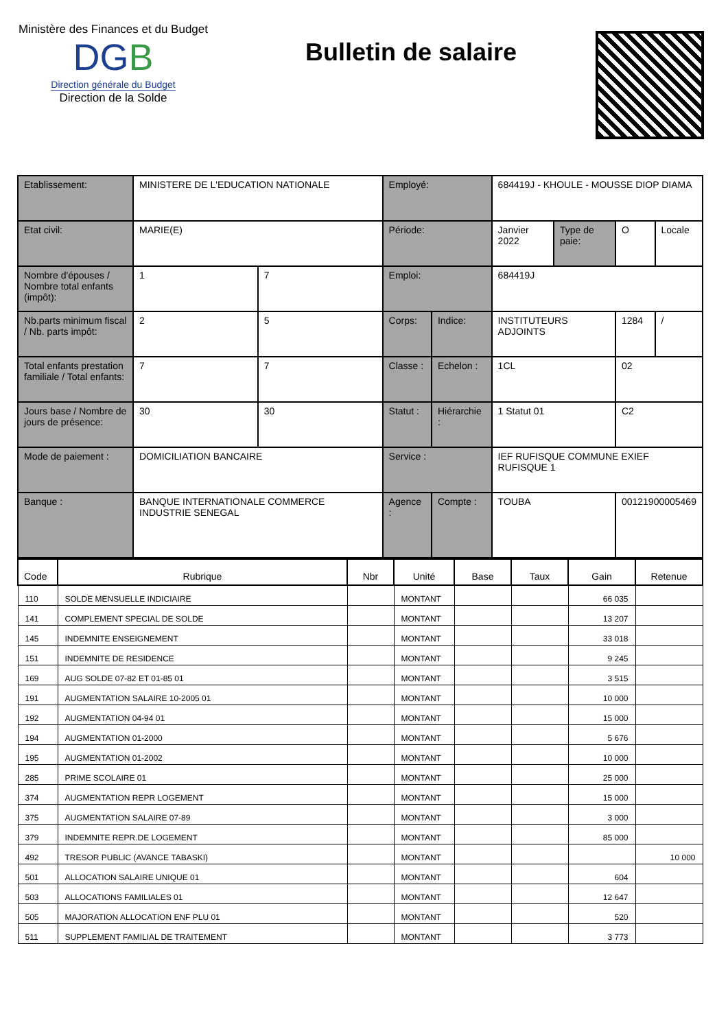Ministère des Finances et du Budget
DGB
Direction générale du Budget
Direction de la Solde
Bulletin de salaire
| Etablissement: | MINISTERE DE L'EDUCATION NATIONALE | | Employé: | | 684419J - KHOULE - MOUSSE DIOP DIAMA | | | |
| Etat civil: | MARIE(E) | | Période: | | Janvier 2022 | Type de paie: | O | Locale |
| Nombre d'épouses / Nombre total enfants (impôt): | 1 | 7 | Emploi: | | 684419J | | | |
| Nb.parts minimum fiscal / Nb. parts impôt: | 2 | 5 | Corps: | Indice: | INSTITUTEURS ADJOINTS | | 1284 | / |
| Total enfants prestation familiale / Total enfants: | 7 | 7 | Classe : | Echelon : | 1CL | | 02 | |
| Jours base / Nombre de jours de présence: | 30 | 30 | Statut : | Hiérarchie : | 1 Statut 01 | | C2 | |
| Mode de paiement : | DOMICILIATION BANCAIRE | | Service : | | IEF RUFISQUE COMMUNE EXIEF RUFISQUE 1 | | | |
| Banque : | BANQUE INTERNATIONALE COMMERCE INDUSTRIE SENEGAL | | Agence : | Compte : | TOUBA | | 00121900005469 | |
| Code | Rubrique | Nbr | Unité | Base | Taux | Gain | Retenue |
| --- | --- | --- | --- | --- | --- | --- | --- |
| 110 | SOLDE MENSUELLE INDICIAIRE | | MONTANT | | | 66 035 | |
| 141 | COMPLEMENT SPECIAL DE SOLDE | | MONTANT | | | 13 207 | |
| 145 | INDEMNITE ENSEIGNEMENT | | MONTANT | | | 33 018 | |
| 151 | INDEMNITE DE RESIDENCE | | MONTANT | | | 9 245 | |
| 169 | AUG SOLDE 07-82 ET 01-85 01 | | MONTANT | | | 3 515 | |
| 191 | AUGMENTATION SALAIRE 10-2005 01 | | MONTANT | | | 10 000 | |
| 192 | AUGMENTATION 04-94 01 | | MONTANT | | | 15 000 | |
| 194 | AUGMENTATION 01-2000 | | MONTANT | | | 5 676 | |
| 195 | AUGMENTATION 01-2002 | | MONTANT | | | 10 000 | |
| 285 | PRIME SCOLAIRE 01 | | MONTANT | | | 25 000 | |
| 374 | AUGMENTATION REPR LOGEMENT | | MONTANT | | | 15 000 | |
| 375 | AUGMENTATION SALAIRE 07-89 | | MONTANT | | | 3 000 | |
| 379 | INDEMNITE REPR.DE LOGEMENT | | MONTANT | | | 85 000 | |
| 492 | TRESOR PUBLIC (AVANCE TABASKI) | | MONTANT | | | | 10 000 |
| 501 | ALLOCATION SALAIRE UNIQUE 01 | | MONTANT | | | 604 | |
| 503 | ALLOCATIONS FAMILIALES 01 | | MONTANT | | | 12 647 | |
| 505 | MAJORATION ALLOCATION ENF PLU 01 | | MONTANT | | | 520 | |
| 511 | SUPPLEMENT FAMILIAL DE TRAITEMENT | | MONTANT | | | 3 773 | |